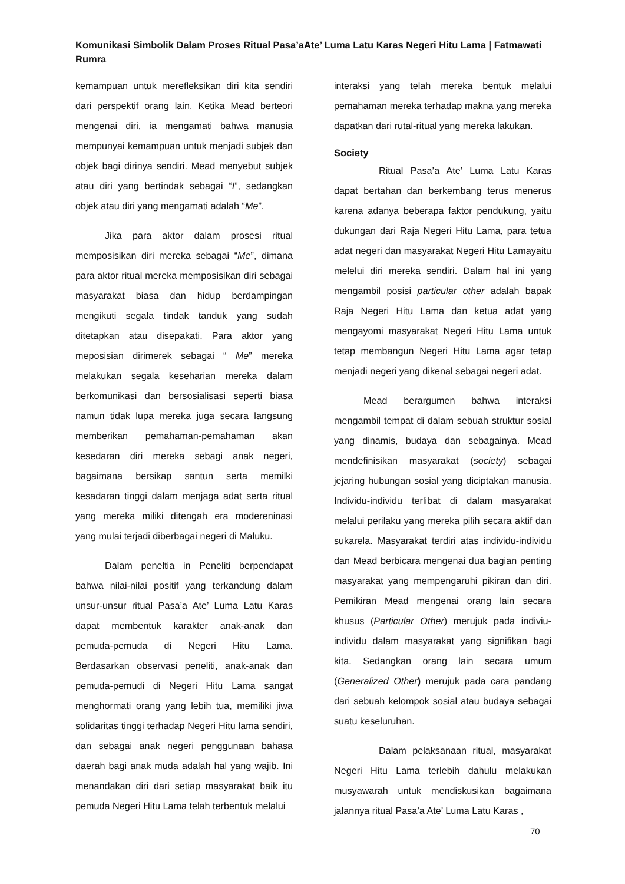Komunikasi Simbolik Dalam Proses Ritual Pasa’aAte’ Luma Latu Karas Negeri Hitu Lama | Fatmawati Rumra
kemampuan untuk merefleksikan diri kita sendiri dari perspektif orang lain. Ketika Mead berteori mengenai diri, ia mengamati bahwa manusia mempunyai kemampuan untuk menjadi subjek dan objek bagi dirinya sendiri. Mead menyebut subjek atau diri yang bertindak sebagai “I”, sedangkan objek atau diri yang mengamati adalah “Me”.
Jika para aktor dalam prosesi ritual memposisikan diri mereka sebagai “Me”, dimana para aktor ritual mereka memposisikan diri sebagai masyarakat biasa dan hidup berdampingan mengikuti segala tindak tanduk yang sudah ditetapkan atau disepakati. Para aktor yang meposisian dirimerek sebagai “ Me” mereka melakukan segala keseharian mereka dalam berkomunikasi dan bersosialisasi seperti biasa namun tidak lupa mereka juga secara langsung memberikan pemahaman-pemahaman akan kesedaran diri mereka sebagi anak negeri, bagaimana bersikap santun serta memilki kesadaran tinggi dalam menjaga adat serta ritual yang mereka miliki ditengah era modereninasi yang mulai terjadi diberbagai negeri di Maluku.
Dalam peneltia in Peneliti berpendapat bahwa nilai-nilai positif yang terkandung dalam unsur-unsur ritual Pasa’a Ate’ Luma Latu Karas dapat membentuk karakter anak-anak dan pemuda-pemuda di Negeri Hitu Lama. Berdasarkan observasi peneliti, anak-anak dan pemuda-pemudi di Negeri Hitu Lama sangat menghormati orang yang lebih tua, memiliki jiwa solidaritas tinggi terhadap Negeri Hitu lama sendiri, dan sebagai anak negeri penggunaan bahasa daerah bagi anak muda adalah hal yang wajib. Ini menandakan diri dari setiap masyarakat baik itu pemuda Negeri Hitu Lama telah terbentuk melalui
interaksi yang telah mereka bentuk melalui pemahaman mereka terhadap makna yang mereka dapatkan dari rutal-ritual yang mereka lakukan.
Society
Ritual Pasa’a Ate’ Luma Latu Karas dapat bertahan dan berkembang terus menerus karena adanya beberapa faktor pendukung, yaitu dukungan dari Raja Negeri Hitu Lama, para tetua adat negeri dan masyarakat Negeri Hitu Lamayaitu melelui diri mereka sendiri. Dalam hal ini yang mengambil posisi particular other adalah bapak Raja Negeri Hitu Lama dan ketua adat yang mengayomi masyarakat Negeri Hitu Lama untuk tetap membangun Negeri Hitu Lama agar tetap menjadi negeri yang dikenal sebagai negeri adat.
Mead berargumen bahwa interaksi mengambil tempat di dalam sebuah struktur sosial yang dinamis, budaya dan sebagainya. Mead mendefinisikan masyarakat (society) sebagai jejaring hubungan sosial yang diciptakan manusia. Individu-individu terlibat di dalam masyarakat melalui perilaku yang mereka pilih secara aktif dan sukarela. Masyarakat terdiri atas individu-individu dan Mead berbicara mengenai dua bagian penting masyarakat yang mempengaruhi pikiran dan diri. Pemikiran Mead mengenai orang lain secara khusus (Particular Other) merujuk pada indiviu-individu dalam masyarakat yang signifikan bagi kita. Sedangkan orang lain secara umum (Generalized Other) merujuk pada cara pandang dari sebuah kelompok sosial atau budaya sebagai suatu keseluruhan.
Dalam pelaksanaan ritual, masyarakat Negeri Hitu Lama terlebih dahulu melakukan musyawarah untuk mendiskusikan bagaimana jalannya ritual Pasa’a Ate’ Luma Latu Karas ,
70